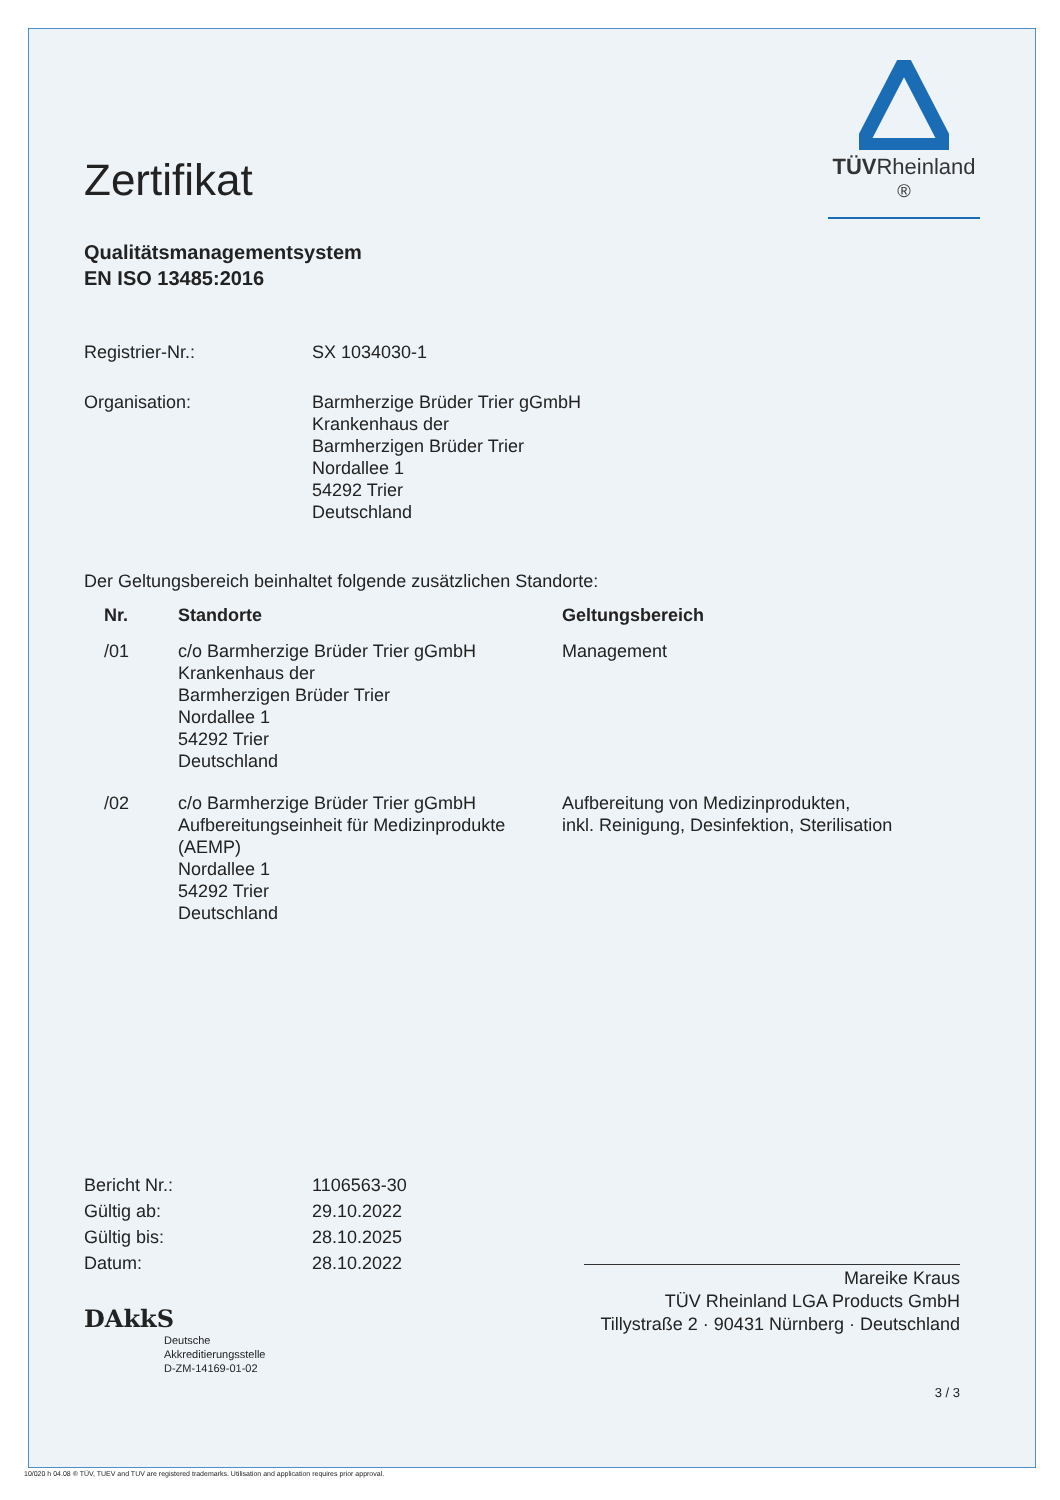TÜVRheinland <sup>®</sup>
Zertifikat
Qualitätsmanagementsystem
EN ISO 13485:2016
Registrier-Nr.: SX 1034030-1
Organisation: Barmherzige Brüder Trier gGmbH
Krankenhaus der
Barmherzigen Brüder Trier
Nordallee 1
54292 Trier
Deutschland
Der Geltungsbereich beinhaltet folgende zusätzlichen Standorte:
| Nr. | Standorte | Geltungsbereich |
| --- | --- | --- |
| /01 | c/o Barmherzige Brüder Trier gGmbH Krankenhaus der Barmherzigen Brüder Trier Nordallee 1 54292 Trier Deutschland | Management |
| /02 | c/o Barmherzige Brüder Trier gGmbH Aufbereitungseinheit für Medizinprodukte (AEMP) Nordallee 1 54292 Trier Deutschland | Aufbereitung von Medizinprodukten, inkl. Reinigung, Desinfektion, Sterilisation |
Bericht Nr.: 1106563-30
Gültig ab: 29.10.2022
Gültig bis: 28.10.2025
Datum: 28.10.2022
DAkkS
Deutsche
Akkreditierungsstelle
D-ZM-14169-01-02
Mareike Kraus
TÜV Rheinland LGA Products GmbH
Tillystraße 2 · 90431 Nürnberg · Deutschland
3 / 3
10/020 h 04.08 ® TÜV, TUEV and TUV are registered trademarks. Utilisation and application requires prior approval.